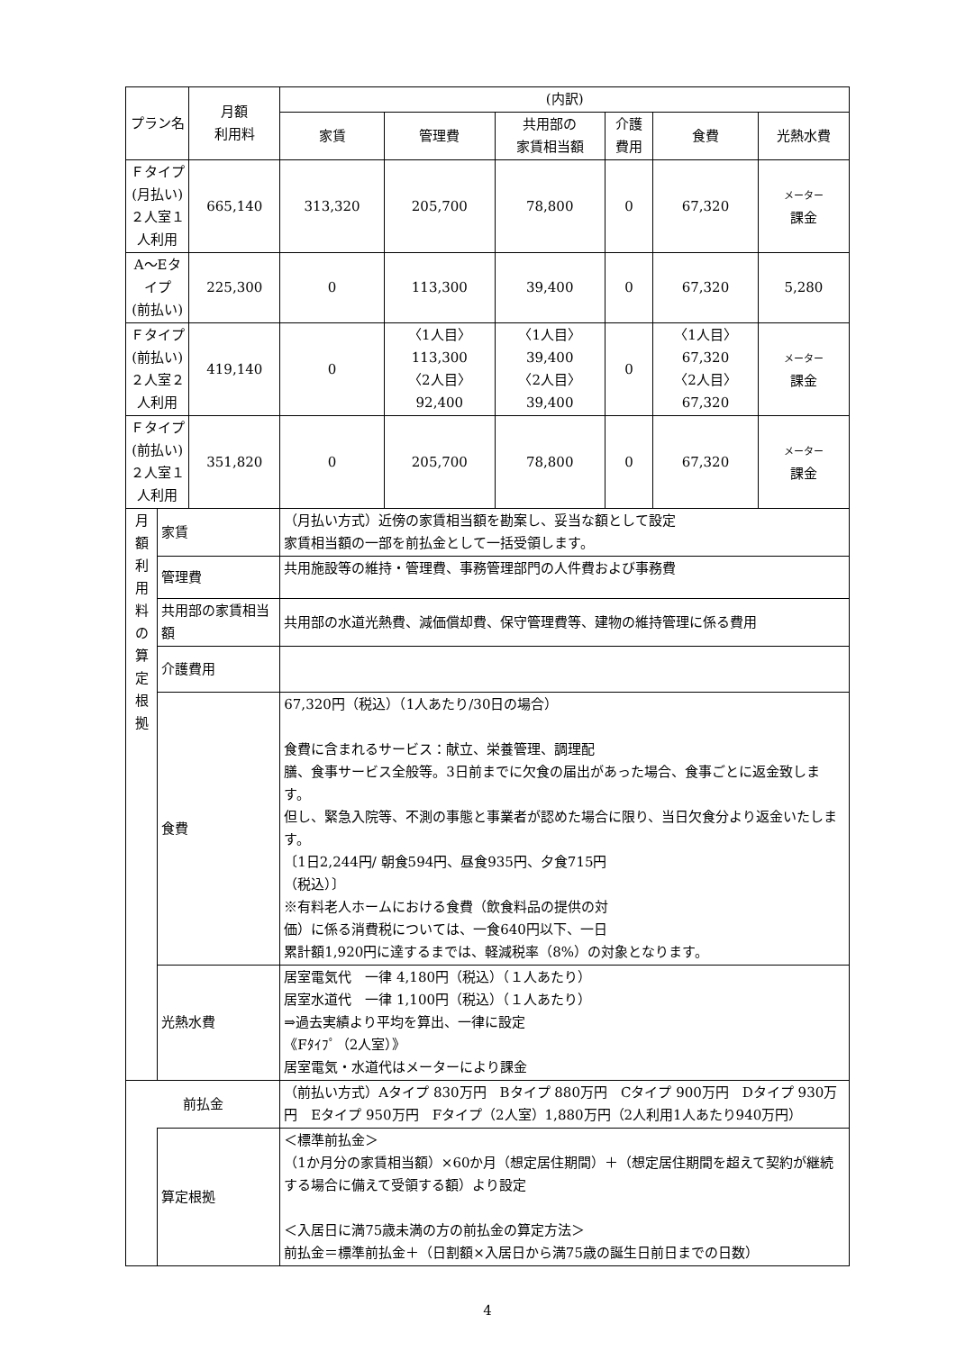| プラン名 | | 月額 利用料 | (内訳) | | | | | |
| --- | --- | --- | --- | --- | --- | --- | --- | --- |
| | | | 家賃 | 管理費 | 共用部の 家賃相当額 | 介護 費用 | 食費 | 光熱水費 |
| Ｆタイプ (月払い) ２人室１人利用 | | 665,140 | 313,320 | 205,700 | 78,800 | 0 | 67,320 | メーター 課金 |
| A～Eタイプ (前払い) | | 225,300 | 0 | 113,300 | 39,400 | 0 | 67,320 | 5,280 |
| Ｆタイプ (前払い) ２人室２人利用 | | 419,140 | 0 | 〈1人目〉 113,300 〈2人目〉 92,400 | 〈1人目〉 39,400 〈2人目〉 39,400 | 0 | 〈1人目〉 67,320 〈2人目〉 67,320 | メーター 課金 |
| Ｆタイプ (前払い) ２人室１人利用 | | 351,820 | 0 | 205,700 | 78,800 | 0 | 67,320 | メーター 課金 |
| 月 額 利 用 料 の 算 定 根 拠 | 家賃 | | （月払い方式）近傍の家賃相当額を勘案し、妥当な額として設定 家賃相当額の一部を前払金として一括受領します。 | | | | | |
| | 管理費 | | 共用施設等の維持・管理費、事務管理部門の人件費および事務費 | | | | | |
| | 共用部の家賃相当額 | | 共用部の水道光熱費、減価償却費、保守管理費等、建物の維持管理に係る費用 | | | | | |
| | 介護費用 | | | | | | | |
| | 食費 | | 67,320円（税込）（1人あたり/30日の場合） 食費に含まれるサービス：献立、栄養管理、調理配 膳、食事サービス全般等。3日前までに欠食の届出があった場合、食事ごとに返金致します。 但し、緊急入院等、不測の事態と事業者が認めた場合に限り、当日欠食分より返金いたします。 〔1日2,244円/ 朝食594円、昼食935円、夕食715円 （税込）〕 ※有料老人ホームにおける食費（飲食料品の提供の対 価）に係る消費税については、一食640円以下、一日 累計額1,920円に達するまでは、軽減税率（8%）の対象となります。 | | | | | |
| | 光熱水費 | | 居室電気代 一律 4,180円（税込）（１人あたり） 居室水道代 一律 1,100円（税込）（１人あたり） ⇒過去実績より平均を算出、一律に設定 《Fﾀｲﾌﾟ（2人室）》 居室電気・水道代はメーターにより課金 | | | | | |
| 前払金 | | | （前払い方式）Aタイプ 830万円 Bタイプ 880万円 Cタイプ 900万円 Dタイプ 930万円 Eタイプ 950万円 Fタイプ（2人室）1,880万円（2人利用1人あたり940万円） | | | | | |
| | 算定根拠 | | ＜標準前払金＞ （1か月分の家賃相当額）×60か月（想定居住期間）＋（想定居住期間を超えて契約が継続する場合に備えて受領する額）より設定 ＜入居日に満75歳未満の方の前払金の算定方法＞ 前払金＝標準前払金＋（日割額×入居日から満75歳の誕生日前日までの日数） | | | | | |
4